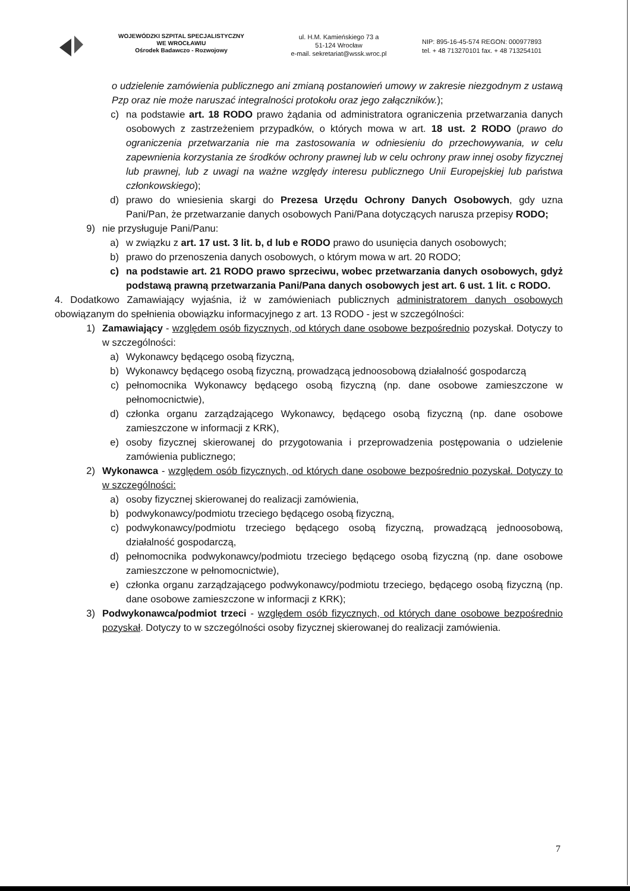WOJEWÓDZKI SZPITAL SPECJALISTYCZNY
WE WROCŁAWIU
Ośrodek Badawczo - Rozwojowy
ul. H.M. Kamieńskiego 73 a
51-124 Wrocław
e-mail. sekretariat@wssk.wroc.pl
NIP: 895-16-45-574 REGON: 000977893
tel. + 48 713270101 fax. + 48 713254101
o udzielenie zamówienia publicznego ani zmianą postanowień umowy w zakresie niezgodnym z ustawą Pzp oraz nie może naruszać integralności protokołu oraz jego załączników.);
c) na podstawie art. 18 RODO prawo żądania od administratora ograniczenia przetwarzania danych osobowych z zastrzeżeniem przypadków, o których mowa w art. 18 ust. 2 RODO (prawo do ograniczenia przetwarzania nie ma zastosowania w odniesieniu do przechowywania, w celu zapewnienia korzystania ze środków ochrony prawnej lub w celu ochrony praw innej osoby fizycznej lub prawnej, lub z uwagi na ważne względy interesu publicznego Unii Europejskiej lub państwa członkowskiego);
d) prawo do wniesienia skargi do Prezesa Urzędu Ochrony Danych Osobowych, gdy uzna Pani/Pan, że przetwarzanie danych osobowych Pani/Pana dotyczących narusza przepisy RODO;
9) nie przysługuje Pani/Panu:
a) w związku z art. 17 ust. 3 lit. b, d lub e RODO prawo do usunięcia danych osobowych;
b) prawo do przenoszenia danych osobowych, o którym mowa w art. 20 RODO;
c) na podstawie art. 21 RODO prawo sprzeciwu, wobec przetwarzania danych osobowych, gdyż podstawą prawną przetwarzania Pani/Pana danych osobowych jest art. 6 ust. 1 lit. c RODO.
4. Dodatkowo Zamawiający wyjaśnia, iż w zamówieniach publicznych administratorem danych osobowych obowiązanym do spełnienia obowiązku informacyjnego z art. 13 RODO - jest w szczególności:
1) Zamawiający - względem osób fizycznych, od których dane osobowe bezpośrednio pozyskał. Dotyczy to w szczególności:
a) Wykonawcy będącego osobą fizyczną,
b) Wykonawcy będącego osobą fizyczną, prowadzącą jednoosobową działalność gospodarczą
c) pełnomocnika Wykonawcy będącego osobą fizyczną (np. dane osobowe zamieszczone w pełnomocnictwie),
d) członka organu zarządzającego Wykonawcy, będącego osobą fizyczną (np. dane osobowe zamieszczone w informacji z KRK),
e) osoby fizycznej skierowanej do przygotowania i przeprowadzenia postępowania o udzielenie zamówienia publicznego;
2) Wykonawca - względem osób fizycznych, od których dane osobowe bezpośrednio pozyskał. Dotyczy to w szczególności:
a) osoby fizycznej skierowanej do realizacji zamówienia,
b) podwykonawcy/podmiotu trzeciego będącego osobą fizyczną,
c) podwykonawcy/podmiotu trzeciego będącego osobą fizyczną, prowadzącą jednoosobową, działalność gospodarczą,
d) pełnomocnika podwykonawcy/podmiotu trzeciego będącego osobą fizyczną (np. dane osobowe zamieszczone w pełnomocnictwie),
e) członka organu zarządzającego podwykonawcy/podmiotu trzeciego, będącego osobą fizyczną (np. dane osobowe zamieszczone w informacji z KRK);
3) Podwykonawca/podmiot trzeci - względem osób fizycznych, od których dane osobowe bezpośrednio pozyskał. Dotyczy to w szczególności osoby fizycznej skierowanej do realizacji zamówienia.
7